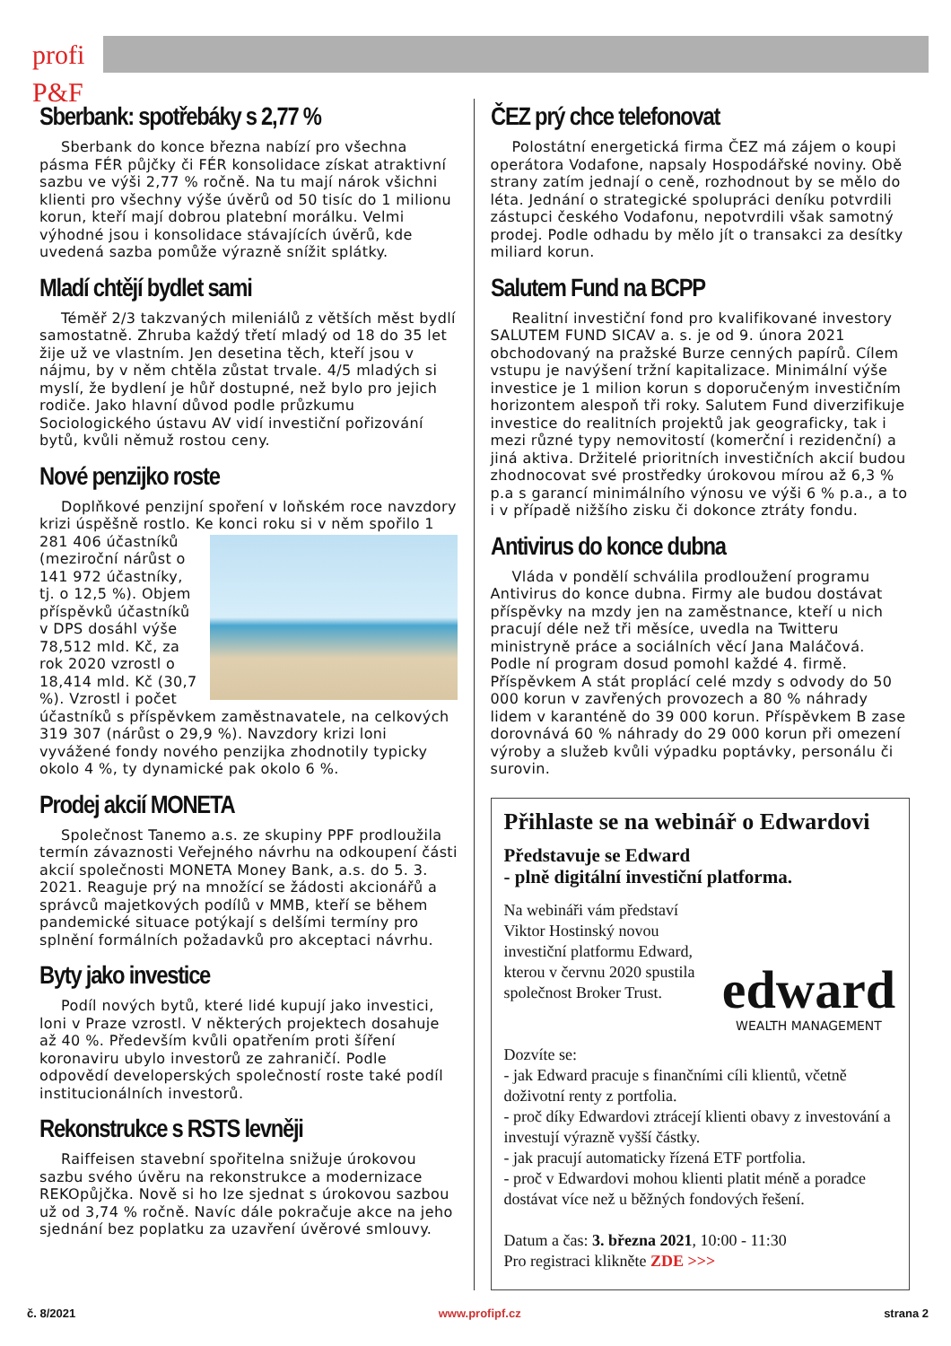profi P&F
Sberbank: spotřebáky s 2,77 %
Sberbank do konce března nabízí pro všechna pásma FÉR půjčky či FÉR konsolidace získat atraktivní sazbu ve výši 2,77 % ročně. Na tu mají nárok všichni klienti pro všechny výše úvěrů od 50 tisíc do 1 milionu korun, kteří mají dobrou platební morálku. Velmi výhodné jsou i konsolidace stávajících úvěrů, kde uvedená sazba pomůže výrazně snížit splátky.
Mladí chtějí bydlet sami
Téměř 2/3 takzvaných mileniálů z větších měst bydlí samostatně. Zhruba každý třetí mladý od 18 do 35 let žije už ve vlastním. Jen desetina těch, kteří jsou v nájmu, by v něm chtěla zůstat trvale. 4/5 mladých si myslí, že bydlení je hůř dostupné, než bylo pro jejich rodiče. Jako hlavní důvod podle průzkumu Sociologického ústavu AV vidí investiční pořizování bytů, kvůli němuž rostou ceny.
Nové penzijko roste
Doplňkové penzijní spoření v loňském roce navzdory krizi úspěšně rostlo. Ke konci roku si v něm spořilo 1 281 406 účastníků (meziroční nárůst o 141 972 účastníky, tj. o 12,5 %). Objem příspěvků účastníků v DPS dosáhl výše 78,512 mld. Kč, za rok 2020 vzrostl o 18,414 mld. Kč (30,7 %). Vzrostl i počet účastníků s příspěvkem zaměstnavatele, na celkových 319 307 (nárůst o 29,9 %). Navzdory krizi loni vyvážené fondy nového penzijka zhodnotily typicky okolo 4 %, ty dynamické pak okolo 6 %.
Prodej akcií MONETA
Společnost Tanemo a.s. ze skupiny PPF prodloužila termín závaznosti Veřejného návrhu na odkoupení části akcií společnosti MONETA Money Bank, a.s. do 5. 3. 2021. Reaguje prý na množící se žádosti akcionářů a správců majetkových podílů v MMB, kteří se během pandemické situace potýkají s delšími termíny pro splnění formálních požadavků pro akceptaci návrhu.
Byty jako investice
Podíl nových bytů, které lidé kupují jako investici, loni v Praze vzrostl. V některých projektech dosahuje až 40 %. Především kvůli opatřením proti šíření koronaviru ubylo investorů ze zahraničí. Podle odpovědí developerských společností roste také podíl institucionálních investorů.
Rekonstrukce s RSTS levněji
Raiffeisen stavební spořitelna snižuje úrokovou sazbu svého úvěru na rekonstrukce a modernizace REKOpůjčka. Nově si ho lze sjednat s úrokovou sazbou už od 3,74 % ročně. Navíc dále pokračuje akce na jeho sjednání bez poplatku za uzavření úvěrové smlouvy.
ČEZ prý chce telefonovat
Polostátní energetická firma ČEZ má zájem o koupi operátora Vodafone, napsaly Hospodářské noviny. Obě strany zatím jednají o ceně, rozhodnout by se mělo do léta. Jednání o strategické spolupráci deníku potvrdili zástupci českého Vodafonu, nepotvrdili však samotný prodej. Podle odhadu by mělo jít o transakci za desítky miliard korun.
Salutem Fund na BCPP
Realitní investiční fond pro kvalifikované investory SALUTEM FUND SICAV a. s. je od 9. února 2021 obchodovaný na pražské Burze cenných papírů. Cílem vstupu je navýšení tržní kapitalizace. Minimální výše investice je 1 milion korun s doporučeným investičním horizontem alespoň tři roky. Salutem Fund diverzifikuje investice do realitních projektů jak geograficky, tak i mezi různé typy nemovitostí (komerční i rezidenční) a jiná aktiva. Držitelé prioritních investičních akcií budou zhodnocovat své prostředky úrokovou mírou až 6,3 % p.a s garancí minimálního výnosu ve výši 6 % p.a., a to i v případě nižšího zisku či dokonce ztráty fondu.
Antivirus do konce dubna
Vláda v pondělí schválila prodloužení programu Antivirus do konce dubna. Firmy ale budou dostávat příspěvky na mzdy jen na zaměstnance, kteří u nich pracují déle než tři měsíce, uvedla na Twitteru ministryně práce a sociálních věcí Jana Maláčová. Podle ní program dosud pomohl každé 4. firmě. Příspěvkem A stát proplácí celé mzdy s odvody do 50 000 korun v zavřených provozech a 80 % náhrady lidem v karanténě do 39 000 korun. Příspěvkem B zase dorovnává 60 % náhrady do 29 000 korun při omezení výroby a služeb kvůli výpadku poptávky, personálu či surovin.
Přihlaste se na webinář o Edwardovi
Představuje se Edward
- plně digitální investiční platforma.
edward
WEALTH MANAGEMENT
Na webináři vám představí Viktor Hostinský novou investiční platformu Edward, kterou v červnu 2020 spustila společnost Broker Trust.
Dozvíte se:
- jak Edward pracuje s finančními cíli klientů, včetně doživotní renty z portfolia.
- proč díky Edwardovi ztrácejí klienti obavy z investování a investují výrazně vyšší částky.
- jak pracují automaticky řízená ETF portfolia.
- proč v Edwardovi mohou klienti platit méně a poradce dostávat více než u běžných fondových řešení.
Datum a čas: 3. března 2021, 10:00 - 11:30
Pro registraci klikněte ZDE >>>
č. 8/2021 www.profipf.cz strana 2